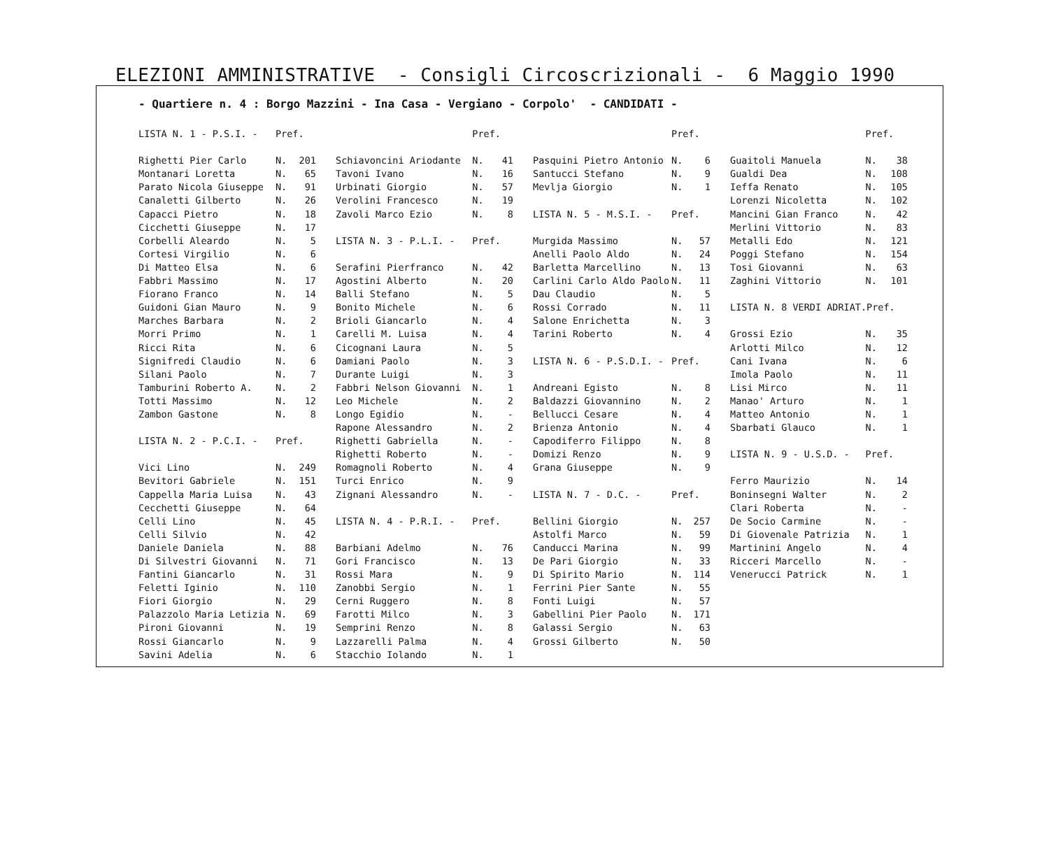ELEZIONI AMMINISTRATIVE - Consigli Circoscrizionali - 6 Maggio 1990
- Quartiere n. 4 : Borgo Mazzini - Ina Casa - Vergiano - Corpolo' - CANDIDATI -
| LISTA N. 1 - P.S.I. - | Pref. | |
| Righetti Pier Carlo | N. | 201 |
| Montanari Loretta | N. | 65 |
| Parato Nicola Giuseppe | N. | 91 |
| Canaletti Gilberto | N. | 26 |
| Capacci Pietro | N. | 18 |
| Cicchetti Giuseppe | N. | 17 |
| Corbelli Aleardo | N. | 5 |
| Cortesi Virgilio | N. | 6 |
| Di Matteo Elsa | N. | 6 |
| Fabbri Massimo | N. | 17 |
| Fiorano Franco | N. | 14 |
| Guidoni Gian Mauro | N. | 9 |
| Marches Barbara | N. | 2 |
| Morri Primo | N. | 1 |
| Ricci Rita | N. | 6 |
| Signifredi Claudio | N. | 6 |
| Silani Paolo | N. | 7 |
| Tamburini Roberto A. | N. | 2 |
| Totti Massimo | N. | 12 |
| Zambon Gastone | N. | 8 |
| LISTA N. 2 - P.C.I. - | Pref. | |
| Vici Lino | N. | 249 |
| Bevitori Gabriele | N. | 151 |
| Cappella Maria Luisa | N. | 43 |
| Cecchetti Giuseppe | N. | 64 |
| Celli Lino | N. | 45 |
| Celli Silvio | N. | 42 |
| Daniele Daniela | N. | 88 |
| Di Silvestri Giovanni | N. | 71 |
| Fantini Giancarlo | N. | 31 |
| Feletti Iginio | N. | 110 |
| Fiori Giorgio | N. | 29 |
| Palazzolo Maria Letizia | N. | 69 |
| Pironi Giovanni | N. | 19 |
| Rossi Giancarlo | N. | 9 |
| Savini Adelia | N. | 6 |
| | Pref. | |
| Schiavoncini Ariodante | N. | 41 |
| Tavoni Ivano | N. | 16 |
| Urbinati Giorgio | N. | 57 |
| Verolini Francesco | N. | 19 |
| Zavoli Marco Ezio | N. | 8 |
| LISTA N. 3 - P.L.I. - | Pref. | |
| Serafini Pierfranco | N. | 42 |
| Agostini Alberto | N. | 20 |
| Balli Stefano | N. | 5 |
| Bonito Michele | N. | 6 |
| Brioli Giancarlo | N. | 4 |
| Carelli M. Luisa | N. | 4 |
| Cicognani Laura | N. | 5 |
| Damiani Paolo | N. | 3 |
| Durante Luigi | N. | 3 |
| Fabbri Nelson Giovanni | N. | 1 |
| Leo Michele | N. | 2 |
| Longo Egidio | N. | - |
| Rapone Alessandro | N. | 2 |
| Righetti Gabriella | N. | - |
| Righetti Roberto | N. | - |
| Romagnoli Roberto | N. | 4 |
| Turci Enrico | N. | 9 |
| Zignani Alessandro | N. | - |
| LISTA N. 4 - P.R.I. - | Pref. | |
| Barbiani Adelmo | N. | 76 |
| Gori Francisco | N. | 13 |
| Rossi Mara | N. | 9 |
| Zanobbi Sergio | N. | 1 |
| Cerni Ruggero | N. | 8 |
| Farotti Milco | N. | 3 |
| Semprini Renzo | N. | 8 |
| Lazzarelli Palma | N. | 4 |
| Stacchio Iolando | N. | 1 |
| | Pref. | |
| Pasquini Pietro Antonio | N. | 6 |
| Santucci Stefano | N. | 9 |
| Mevlja Giorgio | N. | 1 |
| LISTA N. 5 - M.S.I. - | Pref. | |
| Murgida Massimo | N. | 57 |
| Anelli Paolo Aldo | N. | 24 |
| Barletta Marcellino | N. | 13 |
| Carlini Carlo Aldo Paolo | N. | 11 |
| Dau Claudio | N. | 5 |
| Rossi Corrado | N. | 11 |
| Salone Enrichetta | N. | 3 |
| Tarini Roberto | N. | 4 |
| LISTA N. 6 - P.S.D.I. - | Pref. | |
| Andreani Egisto | N. | 8 |
| Baldazzi Giovannino | N. | 2 |
| Bellucci Cesare | N. | 4 |
| Brienza Antonio | N. | 4 |
| Capodiferro Filippo | N. | 8 |
| Domizi Renzo | N. | 9 |
| Grana Giuseppe | N. | 9 |
| LISTA N. 7 - D.C. - | Pref. | |
| Bellini Giorgio | N. | 257 |
| Astolfi Marco | N. | 59 |
| Canducci Marina | N. | 99 |
| De Pari Giorgio | N. | 33 |
| Di Spirito Mario | N. | 114 |
| Ferrini Pier Sante | N. | 55 |
| Fonti Luigi | N. | 57 |
| Gabellini Pier Paolo | N. | 171 |
| Galassi Sergio | N. | 63 |
| Grossi Gilberto | N. | 50 |
| | Pref. | |
| Guaitoli Manuela | N. | 38 |
| Gualdi Dea | N. | 108 |
| Ieffa Renato | N. | 105 |
| Lorenzi Nicoletta | N. | 102 |
| Mancini Gian Franco | N. | 42 |
| Merlini Vittorio | N. | 83 |
| Metalli Edo | N. | 121 |
| Poggi Stefano | N. | 154 |
| Tosi Giovanni | N. | 63 |
| Zaghini Vittorio | N. | 101 |
| LISTA N. 8 VERDI ADRIAT.Pref. | | |
| Grossi Ezio | N. | 35 |
| Arlotti Milco | N. | 12 |
| Cani Ivana | N. | 6 |
| Imola Paolo | N. | 11 |
| Lisi Mirco | N. | 11 |
| Manao' Arturo | N. | 1 |
| Matteo Antonio | N. | 1 |
| Sbarbati Glauco | N. | 1 |
| LISTA N. 9 - U.S.D. - | Pref. | |
| Ferro Maurizio | N. | 14 |
| Boninsegni Walter | N. | 2 |
| Clari Roberta | N. | - |
| De Socio Carmine | N. | - |
| Di Giovenale Patrizia | N. | 1 |
| Martinini Angelo | N. | 4 |
| Ricceri Marcello | N. | - |
| Venerucci Patrick | N. | 1 |